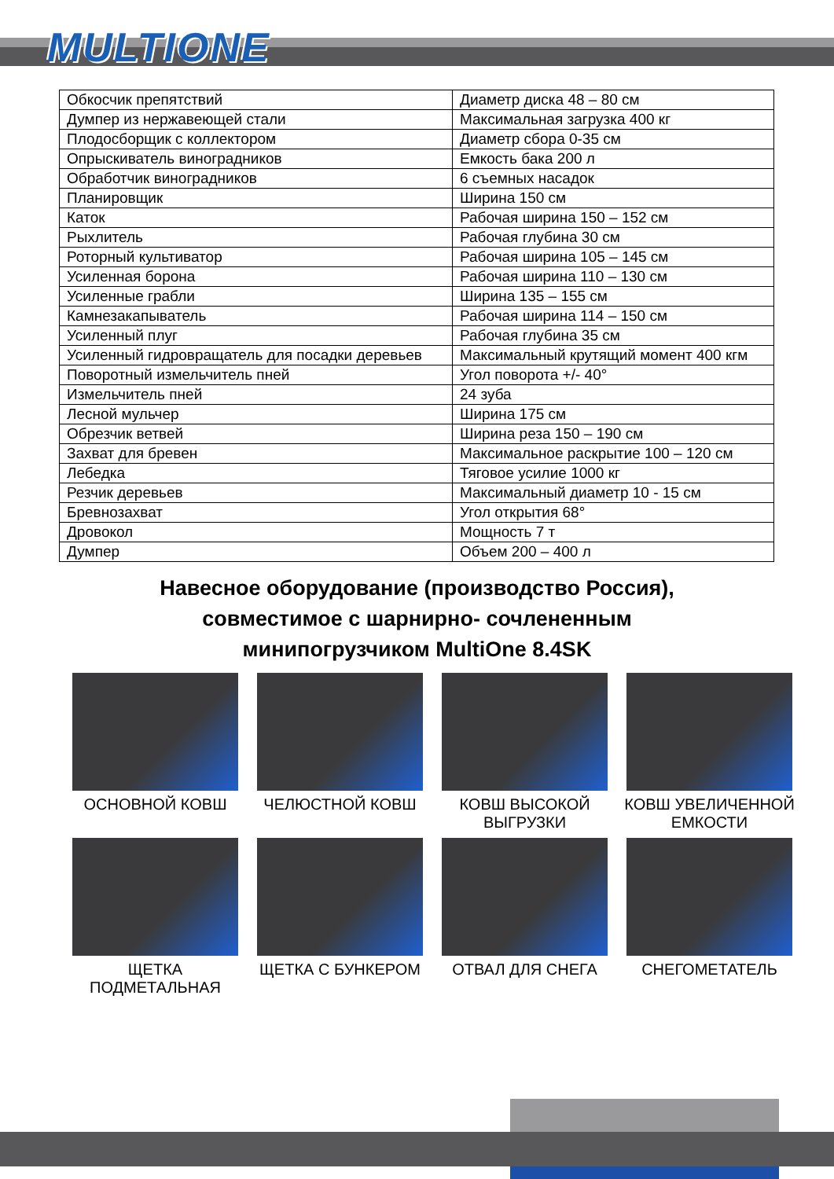MULTIONE
| Обкосчик препятствий | Диаметр диска 48 – 80 см |
| Думпер из нержавеющей стали | Максимальная загрузка 400 кг |
| Плодосборщик с коллектором | Диаметр сбора 0-35 см |
| Опрыскиватель виноградников | Емкость бака 200 л |
| Обработчик виноградников | 6 съемных насадок |
| Планировщик | Ширина 150 см |
| Каток | Рабочая ширина 150 – 152 см |
| Рыхлитель | Рабочая глубина 30 см |
| Роторный культиватор | Рабочая ширина 105 – 145 см |
| Усиленная борона | Рабочая ширина 110 – 130 см |
| Усиленные грабли | Ширина 135 – 155 см |
| Камнезакапыватель | Рабочая ширина 114 – 150 см |
| Усиленный плуг | Рабочая глубина 35 см |
| Усиленный гидровращатель для посадки деревьев | Максимальный крутящий момент 400 кгм |
| Поворотный измельчитель пней | Угол поворота +/- 40° |
| Измельчитель пней | 24 зуба |
| Лесной мульчер | Ширина 175 см |
| Обрезчик ветвей | Ширина реза 150 – 190 см |
| Захват для бревен | Максимальное раскрытие 100 – 120 см |
| Лебедка | Тяговое усилие 1000 кг |
| Резчик деревьев | Максимальный диаметр 10 - 15 см |
| Бревнозахват | Угол открытия 68° |
| Дровокол | Мощность 7 т |
| Думпер | Объем 200 – 400 л |
Навесное оборудование (производство Россия),
совместимое с шарнирно- сочлененным
минипогрузчиком MultiOne 8.4SK
ОСНОВНОЙ КОВШ
ЧЕЛЮСТНОЙ КОВШ
КОВШ ВЫСОКОЙ
ВЫГРУЗКИ
КОВШ УВЕЛИЧЕННОЙ
ЕМКОСТИ
ЩЕТКА
ПОДМЕТАЛЬНАЯ
ЩЕТКА С БУНКЕРОМ
ОТВАЛ ДЛЯ СНЕГА
СНЕГОМЕТАТЕЛЬ